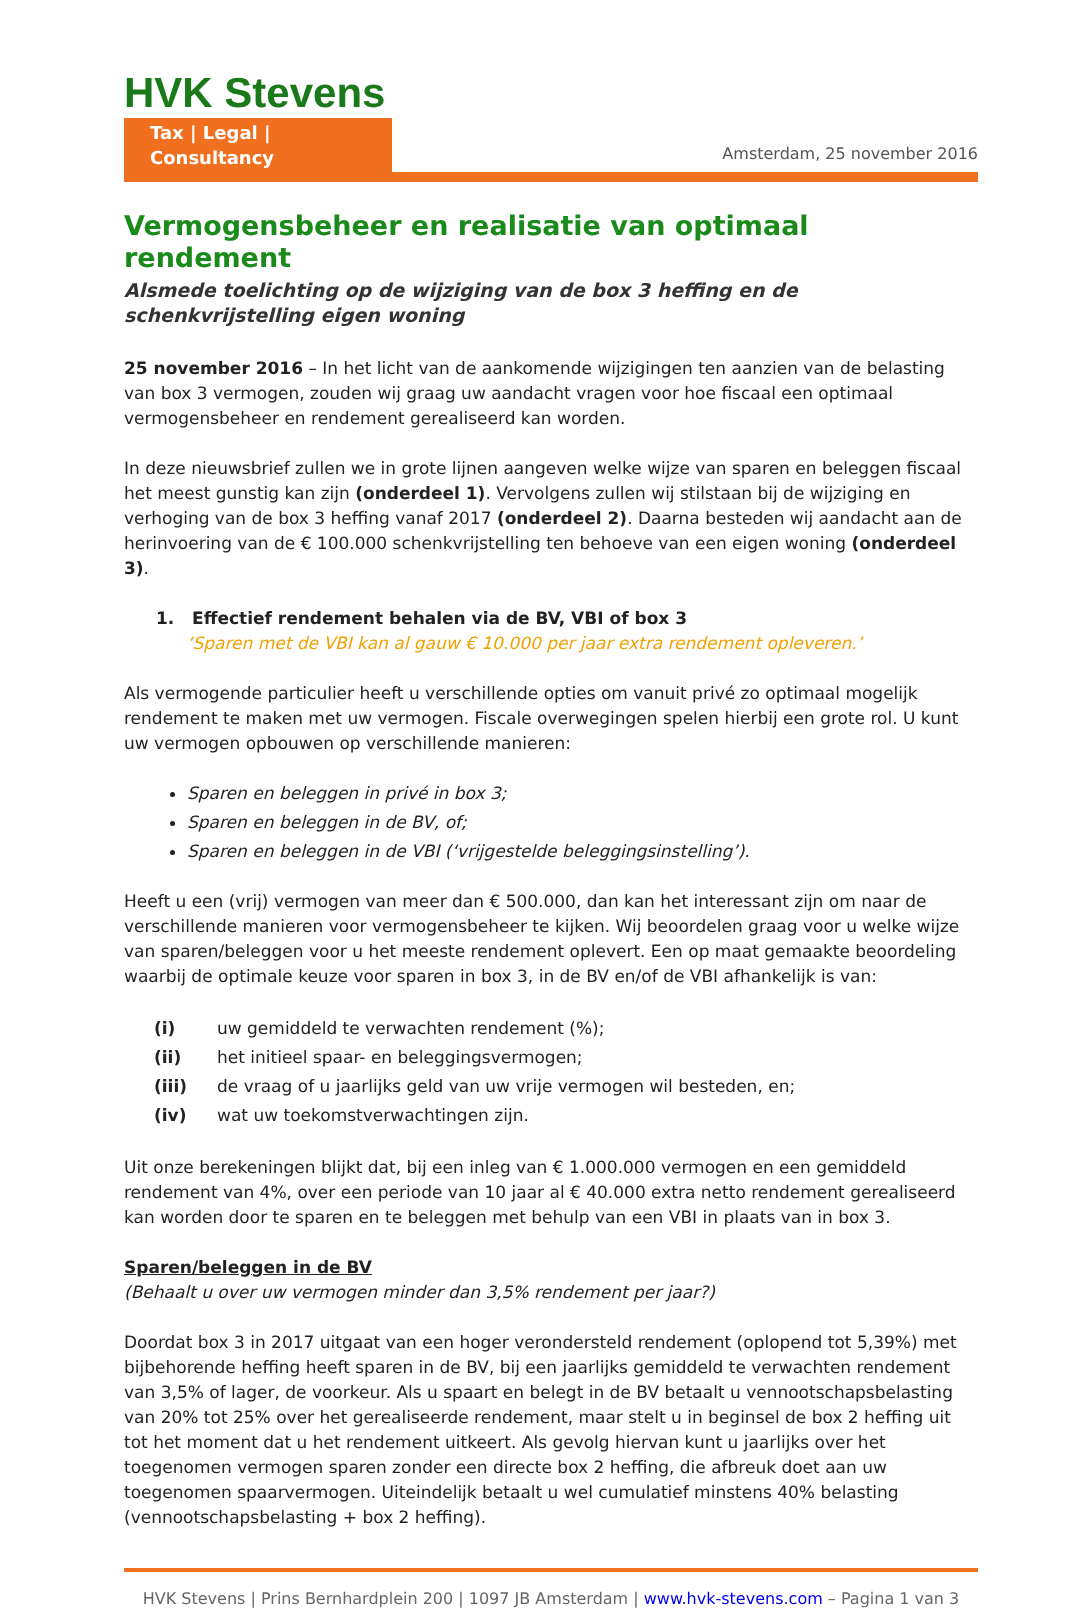HVK Stevens
Tax | Legal | Consultancy
Amsterdam, 25 november 2016
Vermogensbeheer en realisatie van optimaal rendement
Alsmede toelichting op de wijziging van de box 3 heffing en de schenkvrijstelling eigen woning
25 november 2016 – In het licht van de aankomende wijzigingen ten aanzien van de belasting van box 3 vermogen, zouden wij graag uw aandacht vragen voor hoe fiscaal een optimaal vermogensbeheer en rendement gerealiseerd kan worden.
In deze nieuwsbrief zullen we in grote lijnen aangeven welke wijze van sparen en beleggen fiscaal het meest gunstig kan zijn (onderdeel 1). Vervolgens zullen wij stilstaan bij de wijziging en verhoging van de box 3 heffing vanaf 2017 (onderdeel 2). Daarna besteden wij aandacht aan de herinvoering van de € 100.000 schenkvrijstelling ten behoeve van een eigen woning (onderdeel 3).
1. Effectief rendement behalen via de BV, VBI of box 3
‘Sparen met de VBI kan al gauw € 10.000 per jaar extra rendement opleveren.’
Als vermogende particulier heeft u verschillende opties om vanuit privé zo optimaal mogelijk rendement te maken met uw vermogen. Fiscale overwegingen spelen hierbij een grote rol. U kunt uw vermogen opbouwen op verschillende manieren:
Sparen en beleggen in privé in box 3;
Sparen en beleggen in de BV, of;
Sparen en beleggen in de VBI (‘vrijgestelde beleggingsinstelling’).
Heeft u een (vrij) vermogen van meer dan € 500.000, dan kan het interessant zijn om naar de verschillende manieren voor vermogensbeheer te kijken. Wij beoordelen graag voor u welke wijze van sparen/beleggen voor u het meeste rendement oplevert. Een op maat gemaakte beoordeling waarbij de optimale keuze voor sparen in box 3, in de BV en/of de VBI afhankelijk is van:
| (i) | uw gemiddeld te verwachten rendement (%); |
| (ii) | het initieel spaar- en beleggingsvermogen; |
| (iii) | de vraag of u jaarlijks geld van uw vrije vermogen wil besteden, en; |
| (iv) | wat uw toekomstverwachtingen zijn. |
Uit onze berekeningen blijkt dat, bij een inleg van € 1.000.000 vermogen en een gemiddeld rendement van 4%, over een periode van 10 jaar al € 40.000 extra netto rendement gerealiseerd kan worden door te sparen en te beleggen met behulp van een VBI in plaats van in box 3.
Sparen/beleggen in de BV
(Behaalt u over uw vermogen minder dan 3,5% rendement per jaar?)
Doordat box 3 in 2017 uitgaat van een hoger verondersteld rendement (oplopend tot 5,39%) met bijbehorende heffing heeft sparen in de BV, bij een jaarlijks gemiddeld te verwachten rendement van 3,5% of lager, de voorkeur. Als u spaart en belegt in de BV betaalt u vennootschapsbelasting van 20% tot 25% over het gerealiseerde rendement, maar stelt u in beginsel de box 2 heffing uit tot het moment dat u het rendement uitkeert. Als gevolg hiervan kunt u jaarlijks over het toegenomen vermogen sparen zonder een directe box 2 heffing, die afbreuk doet aan uw toegenomen spaarvermogen. Uiteindelijk betaalt u wel cumulatief minstens 40% belasting (vennootschapsbelasting + box 2 heffing).
HVK Stevens | Prins Bernhardplein 200 | 1097 JB Amsterdam | www.hvk-stevens.com – Pagina 1 van 3